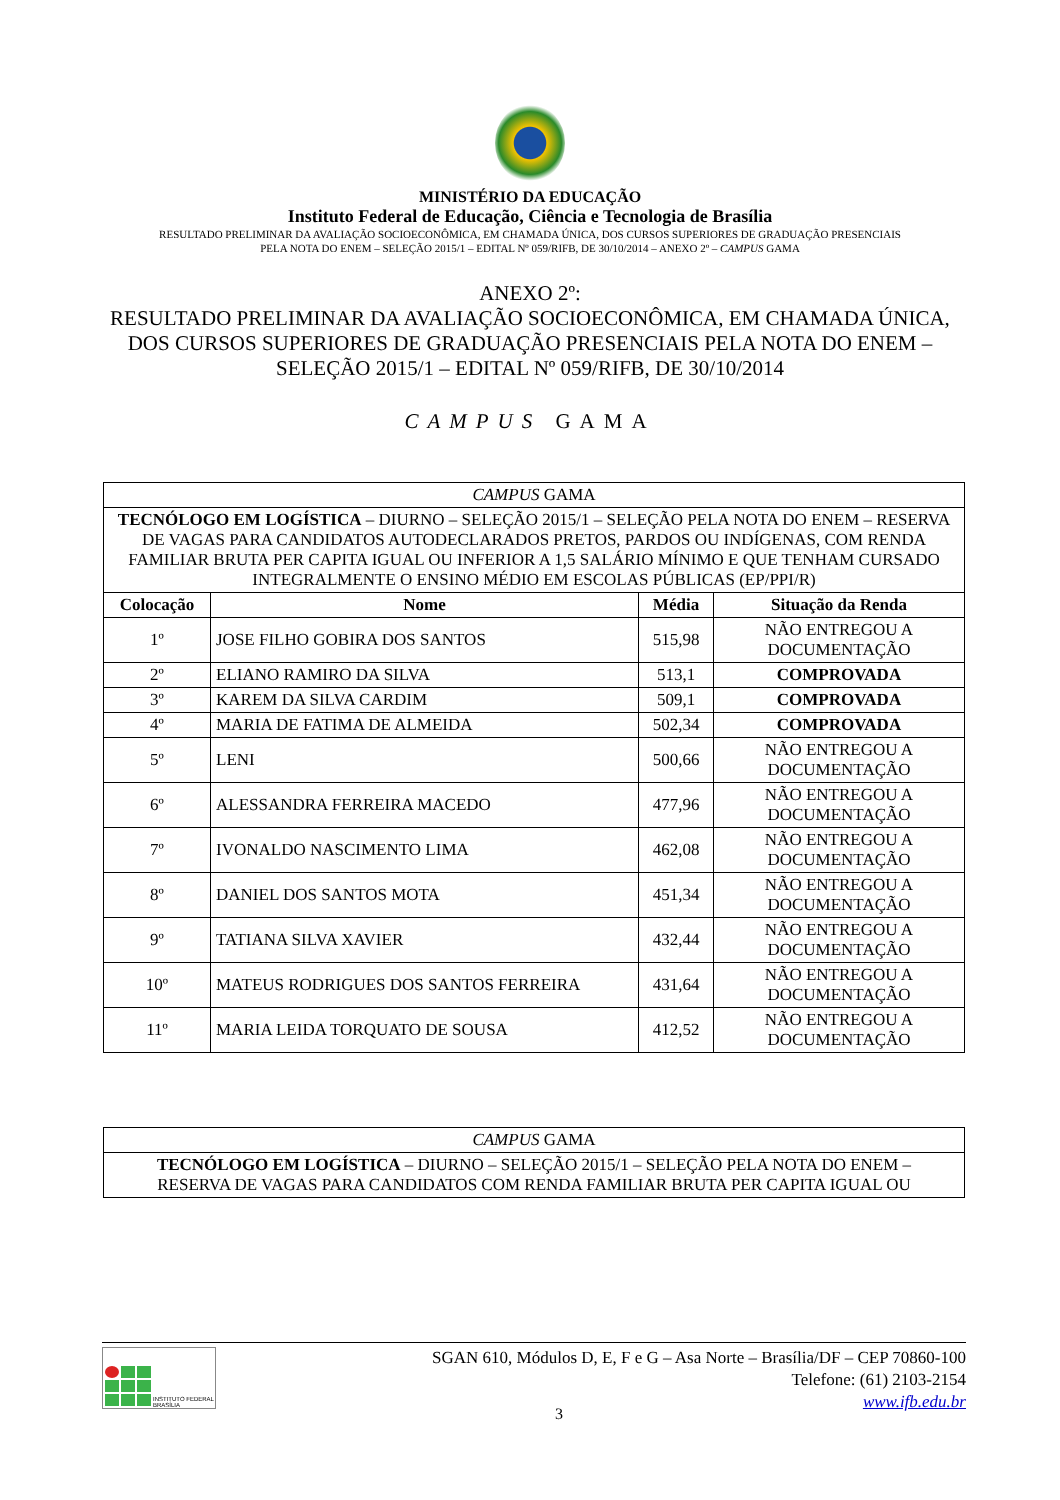MINISTÉRIO DA EDUCAÇÃO
Instituto Federal de Educação, Ciência e Tecnologia de Brasília
RESULTADO PRELIMINAR DA AVALIAÇÃO SOCIOECONÔMICA, EM CHAMADA ÚNICA, DOS CURSOS SUPERIORES DE GRADUAÇÃO PRESENCIAIS
PELA NOTA DO ENEM – SELEÇÃO 2015/1 – EDITAL Nº 059/RIFB, DE 30/10/2014 – ANEXO 2º – CAMPUS GAMA
ANEXO 2º:
RESULTADO PRELIMINAR DA AVALIAÇÃO SOCIOECONÔMICA, EM CHAMADA ÚNICA,
DOS CURSOS SUPERIORES DE GRADUAÇÃO PRESENCIAIS PELA NOTA DO ENEM –
SELEÇÃO 2015/1 – EDITAL Nº 059/RIFB, DE 30/10/2014
CAMPUS GAMA
| CAMPUS GAMA | | | |
| TECNÓLOGO EM LOGÍSTICA – DIURNO – SELEÇÃO 2015/1 – SELEÇÃO PELA NOTA DO ENEM – RESERVA DE VAGAS PARA CANDIDATOS AUTODECLARADOS PRETOS, PARDOS OU INDÍGENAS, COM RENDA FAMILIAR BRUTA PER CAPITA IGUAL OU INFERIOR A 1,5 SALÁRIO MÍNIMO E QUE TENHAM CURSADO INTEGRALMENTE O ENSINO MÉDIO EM ESCOLAS PÚBLICAS (EP/PPI/R) | | | |
| Colocação | Nome | Média | Situação da Renda |
| 1º | JOSE FILHO GOBIRA DOS SANTOS | 515,98 | NÃO ENTREGOU A DOCUMENTAÇÃO |
| 2º | ELIANO RAMIRO DA SILVA | 513,1 | COMPROVADA |
| 3º | KAREM DA SILVA CARDIM | 509,1 | COMPROVADA |
| 4º | MARIA DE FATIMA DE ALMEIDA | 502,34 | COMPROVADA |
| 5º | LENI | 500,66 | NÃO ENTREGOU A DOCUMENTAÇÃO |
| 6º | ALESSANDRA FERREIRA MACEDO | 477,96 | NÃO ENTREGOU A DOCUMENTAÇÃO |
| 7º | IVONALDO NASCIMENTO LIMA | 462,08 | NÃO ENTREGOU A DOCUMENTAÇÃO |
| 8º | DANIEL DOS SANTOS MOTA | 451,34 | NÃO ENTREGOU A DOCUMENTAÇÃO |
| 9º | TATIANA SILVA XAVIER | 432,44 | NÃO ENTREGOU A DOCUMENTAÇÃO |
| 10º | MATEUS RODRIGUES DOS SANTOS FERREIRA | 431,64 | NÃO ENTREGOU A DOCUMENTAÇÃO |
| 11º | MARIA LEIDA TORQUATO DE SOUSA | 412,52 | NÃO ENTREGOU A DOCUMENTAÇÃO |
| CAMPUS GAMA |
| TECNÓLOGO EM LOGÍSTICA – DIURNO – SELEÇÃO 2015/1 – SELEÇÃO PELA NOTA DO ENEM – RESERVA DE VAGAS PARA CANDIDATOS COM RENDA FAMILIAR BRUTA PER CAPITA IGUAL OU |
INSTITUTO FEDERAL
BRASÍLIA
SGAN 610, Módulos D, E, F e G – Asa Norte – Brasília/DF – CEP 70860-100
Telefone: (61) 2103-2154
www.ifb.edu.br
3